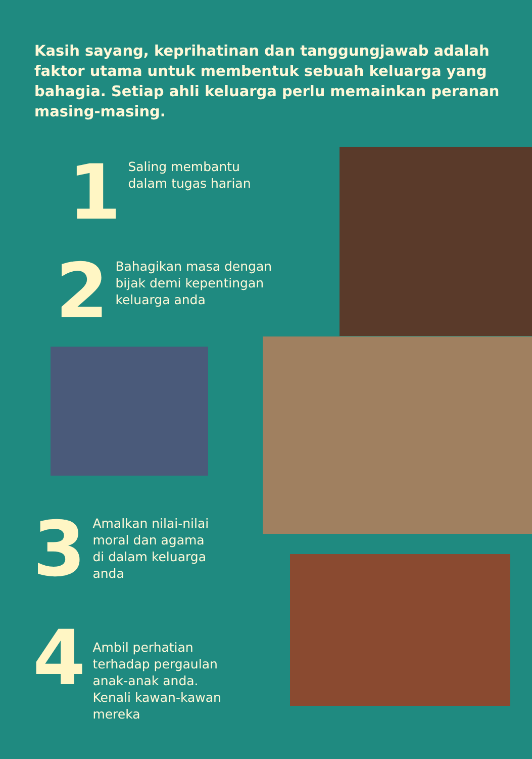Kasih sayang, keprihatinan dan tanggungjawab adalah faktor utama untuk membentuk sebuah keluarga yang bahagia. Setiap ahli keluarga perlu memainkan peranan masing-masing.
1
Saling membantu
dalam tugas harian
2
Bahagikan masa dengan
bijak demi kepentingan
keluarga anda
3
Amalkan nilai-nilai
moral dan agama
di dalam keluarga
anda
4
Ambil perhatian
terhadap pergaulan
anak-anak anda.
Kenali kawan-kawan
mereka